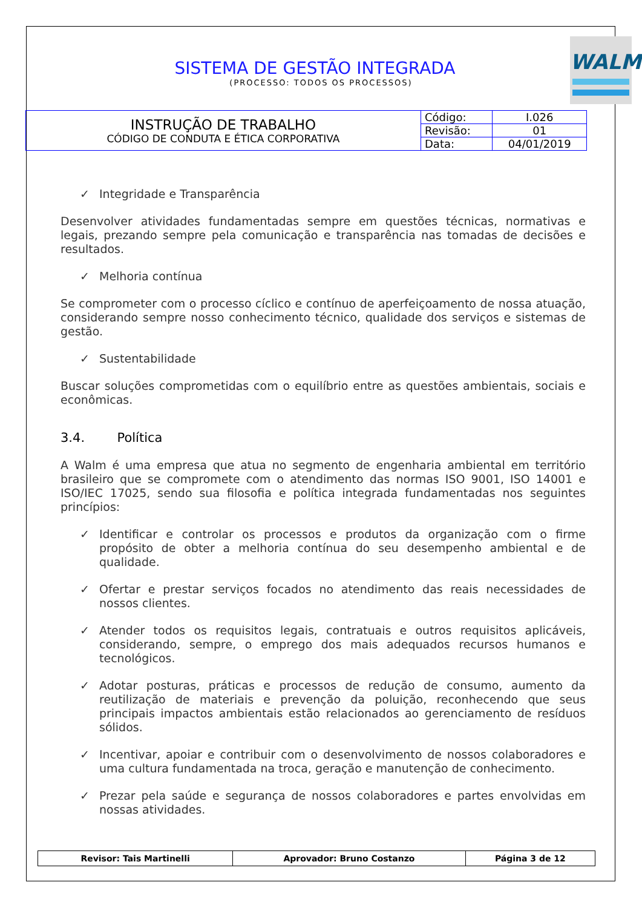SISTEMA DE GESTÃO INTEGRADA
(PROCESSO: TODOS OS PROCESSOS)
WALM
| INSTRUÇÃO DE TRABALHO CÓDIGO DE CONDUTA E ÉTICA CORPORATIVA | Código: | I.026 |
| | Revisão: | 01 |
| | Data: | 04/01/2019 |
✓ Integridade e Transparência
Desenvolver atividades fundamentadas sempre em questões técnicas, normativas e legais, prezando sempre pela comunicação e transparência nas tomadas de decisões e resultados.
✓ Melhoria contínua
Se comprometer com o processo cíclico e contínuo de aperfeiçoamento de nossa atuação, considerando sempre nosso conhecimento técnico, qualidade dos serviços e sistemas de gestão.
✓ Sustentabilidade
Buscar soluções comprometidas com o equilíbrio entre as questões ambientais, sociais e econômicas.
3.4. Política
A Walm é uma empresa que atua no segmento de engenharia ambiental em território brasileiro que se compromete com o atendimento das normas ISO 9001, ISO 14001 e ISO/IEC 17025, sendo sua filosofia e política integrada fundamentadas nos seguintes princípios:
✓ Identificar e controlar os processos e produtos da organização com o firme propósito de obter a melhoria contínua do seu desempenho ambiental e de qualidade.
✓ Ofertar e prestar serviços focados no atendimento das reais necessidades de nossos clientes.
✓ Atender todos os requisitos legais, contratuais e outros requisitos aplicáveis, considerando, sempre, o emprego dos mais adequados recursos humanos e tecnológicos.
✓ Adotar posturas, práticas e processos de redução de consumo, aumento da reutilização de materiais e prevenção da poluição, reconhecendo que seus principais impactos ambientais estão relacionados ao gerenciamento de resíduos sólidos.
✓ Incentivar, apoiar e contribuir com o desenvolvimento de nossos colaboradores e uma cultura fundamentada na troca, geração e manutenção de conhecimento.
✓ Prezar pela saúde e segurança de nossos colaboradores e partes envolvidas em nossas atividades.
| Revisor: Tais Martinelli | Aprovador: Bruno Costanzo | Página 3 de 12 |